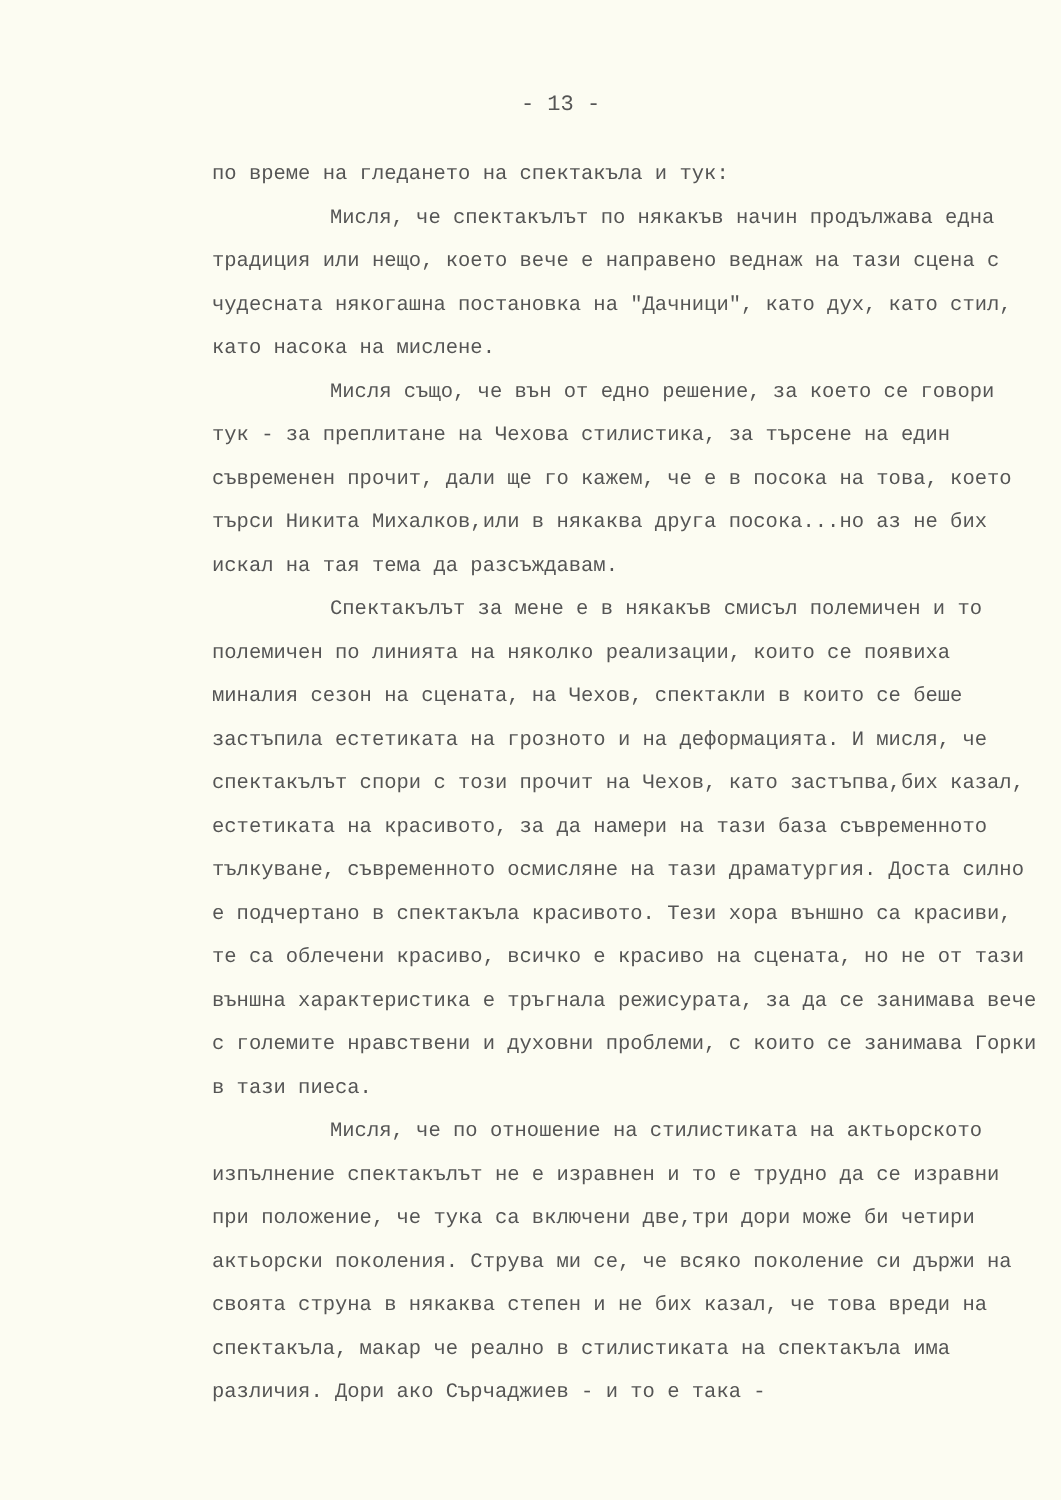- 13 -
по време на гледането на спектакъла и тук:
Мисля, че спектакълът по някакъв начин продължава една традиция или нещо, което вече е направено веднаж на тази сцена с чудесната някогашна постановка на "Дачници", като дух, като стил, като насока на мислене.
Мисля също, че вън от едно решение, за което се говори тук - за преплитане на Чехова стилистика, за търсене на един съвременен прочит, дали ще го кажем, че е в посока на това, което търси Никита Михалков,или в някаква друга посока...но аз не бих искал на тая тема да разсъждавам.
Спектакълът за мене е в някакъв смисъл полемичен и то полемичен по линията на няколко реализации, които се появиха миналия сезон на сцената, на Чехов, спектакли в които се беше застъпила естетиката на грозното и на деформацията. И мисля, че спектакълът спори с този прочит на Чехов, като застъпва,бих казал, естетиката на красивото, за да намери на тази база съвременното тълкуване, съвременното осмисляне на тази драматургия. Доста силно е подчертано в спектакъла красивото. Тези хора външно са красиви, те са облечени красиво, всичко е красиво на сцената, но не от тази външна характеристика е тръгнала режисурата, за да се занимава вече с големите нравствени и духовни проблеми, с които се занимава Горки в тази пиеса.
Мисля, че по отношение на стилистиката на актьорското изпълнение спектакълът не е изравнен и то е трудно да се изравни при положение, че тука са включени две,три дори може би четири актьорски поколения. Струва ми се, че всяко поколение си държи на своята струна в някаква степен и не бих казал, че това вреди на спектакъла, макар че реално в стилистиката на спектакъла има различия. Дори ако Сърчаджиев - и то е така -